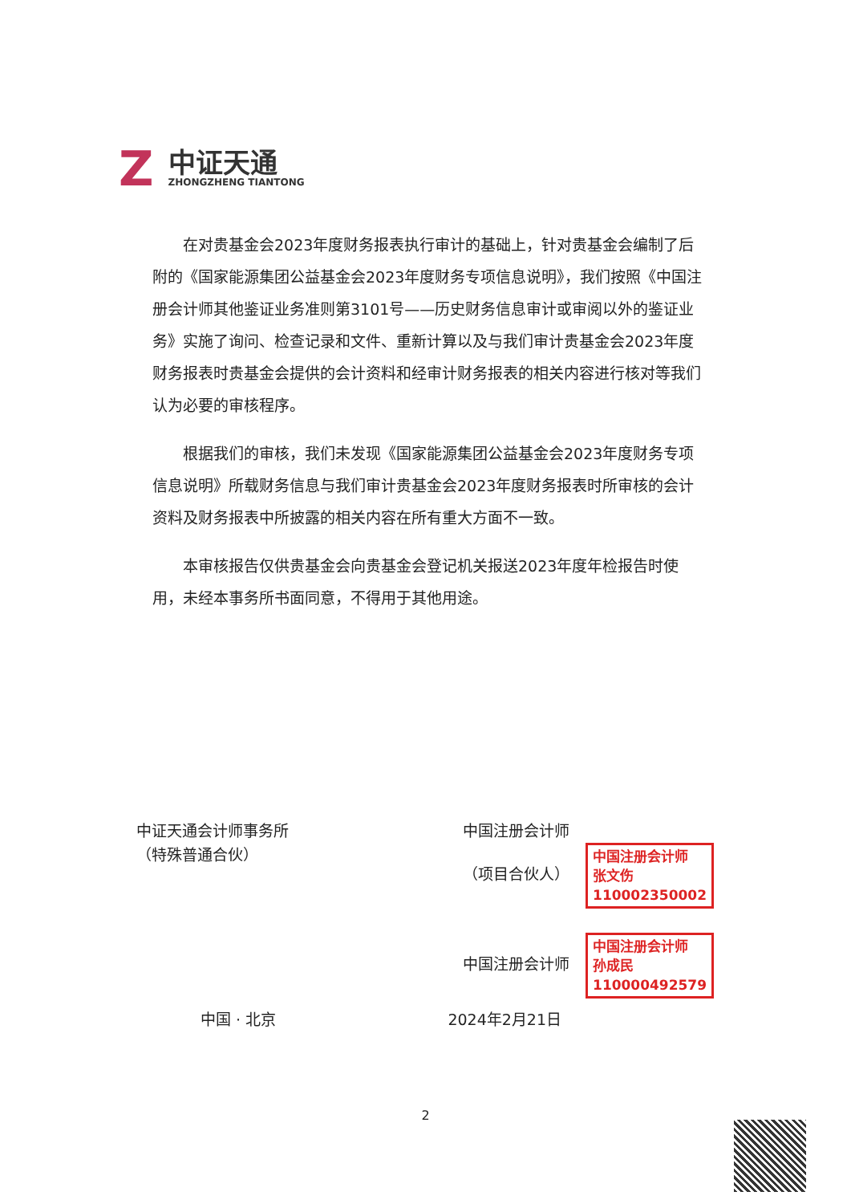Z
中证天通
ZHONGZHENG TIANTONG
在对贵基金会2023年度财务报表执行审计的基础上，针对贵基金会编制了后附的《国家能源集团公益基金会2023年度财务专项信息说明》，我们按照《中国注册会计师其他鉴证业务准则第3101号——历史财务信息审计或审阅以外的鉴证业务》实施了询问、检查记录和文件、重新计算以及与我们审计贵基金会2023年度财务报表时贵基金会提供的会计资料和经审计财务报表的相关内容进行核对等我们认为必要的审核程序。
根据我们的审核，我们未发现《国家能源集团公益基金会2023年度财务专项信息说明》所载财务信息与我们审计贵基金会2023年度财务报表时所审核的会计资料及财务报表中所披露的相关内容在所有重大方面不一致。
本审核报告仅供贵基金会向贵基金会登记机关报送2023年度年检报告时使用，未经本事务所书面同意，不得用于其他用途。
中证天通会计师事务所
（特殊普通合伙）
中国注册会计师
（项目合伙人） 中国注册会计师
张文伤
110002350002
中国注册会计师 中国注册会计师
孙成民
110000492579
中国 · 北京 2024年2月21日
2